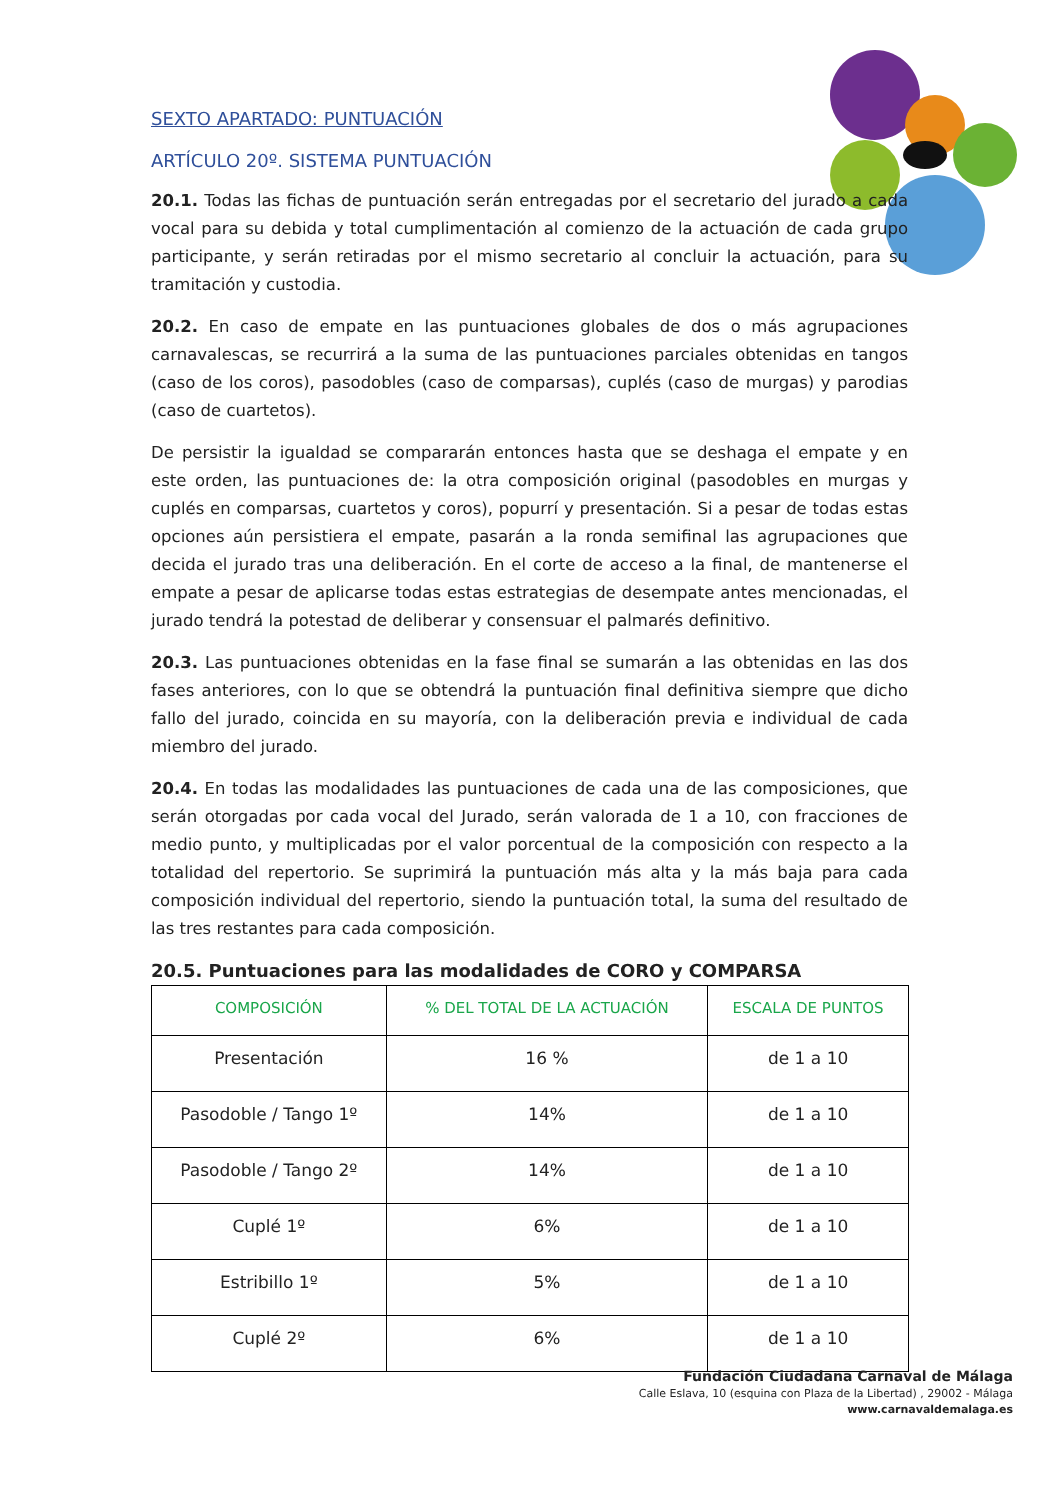SEXTO APARTADO: PUNTUACIÓN
ARTÍCULO 20º. SISTEMA PUNTUACIÓN
20.1. Todas las fichas de puntuación serán entregadas por el secretario del jurado a cada vocal para su debida y total cumplimentación al comienzo de la actuación de cada grupo participante, y serán retiradas por el mismo secretario al concluir la actuación, para su tramitación y custodia.
20.2. En caso de empate en las puntuaciones globales de dos o más agrupaciones carnavalescas, se recurrirá a la suma de las puntuaciones parciales obtenidas en tangos (caso de los coros), pasodobles (caso de comparsas), cuplés (caso de murgas) y parodias (caso de cuartetos).
De persistir la igualdad se compararán entonces hasta que se deshaga el empate y en este orden, las puntuaciones de: la otra composición original (pasodobles en murgas y cuplés en comparsas, cuartetos y coros), popurrí y presentación. Si a pesar de todas estas opciones aún persistiera el empate, pasarán a la ronda semifinal las agrupaciones que decida el jurado tras una deliberación. En el corte de acceso a la final, de mantenerse el empate a pesar de aplicarse todas estas estrategias de desempate antes mencionadas, el jurado tendrá la potestad de deliberar y consensuar el palmarés definitivo.
20.3. Las puntuaciones obtenidas en la fase final se sumarán a las obtenidas en las dos fases anteriores, con lo que se obtendrá la puntuación final definitiva siempre que dicho fallo del jurado, coincida en su mayoría, con la deliberación previa e individual de cada miembro del jurado.
20.4. En todas las modalidades las puntuaciones de cada una de las composiciones, que serán otorgadas por cada vocal del Jurado, serán valorada de 1 a 10, con fracciones de medio punto, y multiplicadas por el valor porcentual de la composición con respecto a la totalidad del repertorio. Se suprimirá la puntuación más alta y la más baja para cada composición individual del repertorio, siendo la puntuación total, la suma del resultado de las tres restantes para cada composición.
20.5. Puntuaciones para las modalidades de CORO y COMPARSA
| COMPOSICIÓN | % DEL TOTAL DE LA ACTUACIÓN | ESCALA DE PUNTOS |
| --- | --- | --- |
| Presentación | 16 % | de 1 a 10 |
| Pasodoble / Tango 1º | 14% | de 1 a 10 |
| Pasodoble / Tango 2º | 14% | de 1 a 10 |
| Cuplé 1º | 6% | de 1 a 10 |
| Estribillo 1º | 5% | de 1 a 10 |
| Cuplé 2º | 6% | de 1 a 10 |
Fundación Ciudadana Carnaval de Málaga
Calle Eslava, 10 (esquina con Plaza de la Libertad) , 29002 - Málaga
www.carnavaldemalaga.es